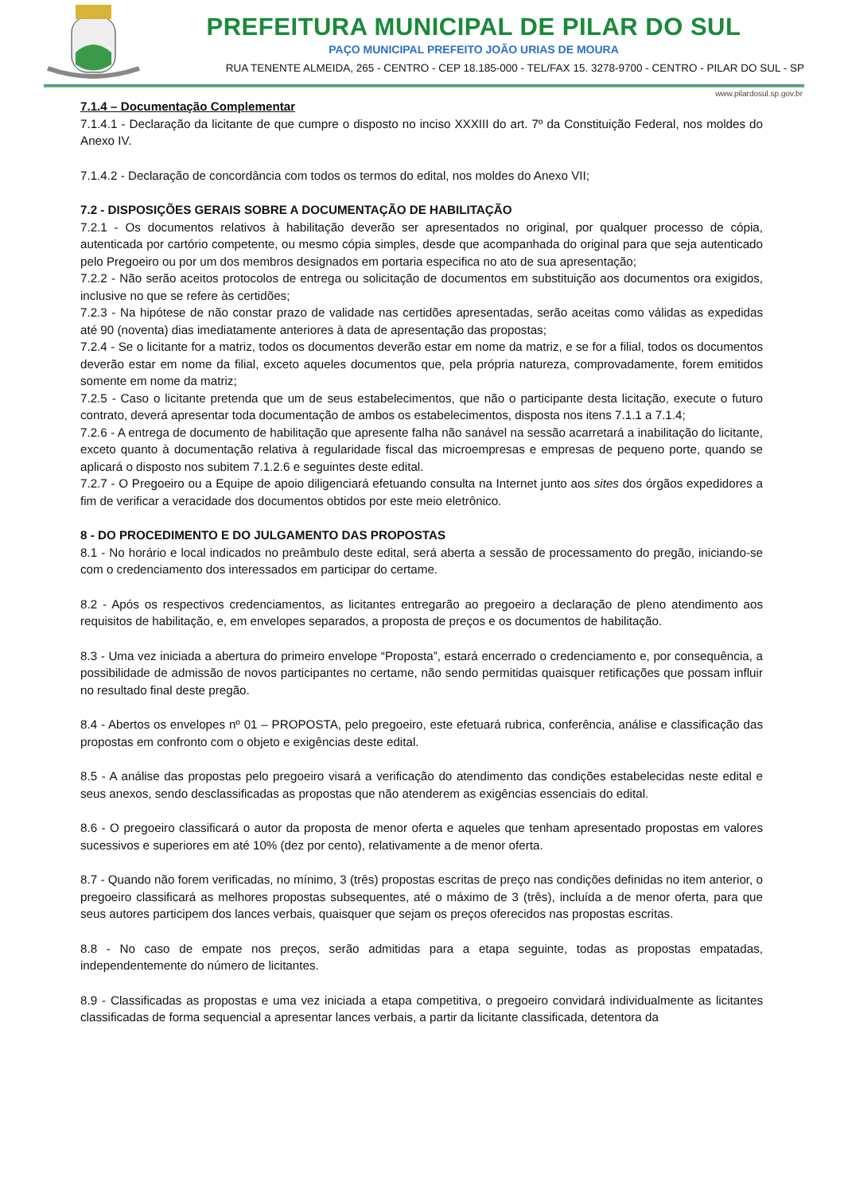PREFEITURA MUNICIPAL DE PILAR DO SUL
PAÇO MUNICIPAL PREFEITO JOÃO URIAS DE MOURA
RUA TENENTE ALMEIDA, 265 - CENTRO - CEP 18.185-000 - TEL/FAX 15. 3278-9700 - CENTRO - PILAR DO SUL - SP
www.pilardosul.sp.gov.br
7.1.4 – Documentação Complementar
7.1.4.1 - Declaração da licitante de que cumpre o disposto no inciso XXXIII do art. 7º da Constituição Federal, nos moldes do Anexo IV.
7.1.4.2 - Declaração de concordância com todos os termos do edital, nos moldes do Anexo VII;
7.2 - DISPOSIÇÕES GERAIS SOBRE A DOCUMENTAÇÃO DE HABILITAÇÃO
7.2.1 - Os documentos relativos à habilitação deverão ser apresentados no original, por qualquer processo de cópia, autenticada por cartório competente, ou mesmo cópia simples, desde que acompanhada do original para que seja autenticado pelo Pregoeiro ou por um dos membros designados em portaria especifica no ato de sua apresentação;
7.2.2 - Não serão aceitos protocolos de entrega ou solicitação de documentos em substituição aos documentos ora exigidos, inclusive no que se refere às certidões;
7.2.3 - Na hipótese de não constar prazo de validade nas certidões apresentadas, serão aceitas como válidas as expedidas até 90 (noventa) dias imediatamente anteriores à data de apresentação das propostas;
7.2.4 - Se o licitante for a matriz, todos os documentos deverão estar em nome da matriz, e se for a filial, todos os documentos deverão estar em nome da filial, exceto aqueles documentos que, pela própria natureza, comprovadamente, forem emitidos somente em nome da matriz;
7.2.5 - Caso o licitante pretenda que um de seus estabelecimentos, que não o participante desta licitação, execute o futuro contrato, deverá apresentar toda documentação de ambos os estabelecimentos, disposta nos itens 7.1.1 a 7.1.4;
7.2.6 - A entrega de documento de habilitação que apresente falha não sanável na sessão acarretará a inabilitação do licitante, exceto quanto à documentação relativa à regularidade fiscal das microempresas e empresas de pequeno porte, quando se aplicará o disposto nos subitem 7.1.2.6 e seguintes deste edital.
7.2.7 - O Pregoeiro ou a Equipe de apoio diligenciará efetuando consulta na Internet junto aos sites dos órgãos expedidores a fim de verificar a veracidade dos documentos obtidos por este meio eletrônico.
8 - DO PROCEDIMENTO E DO JULGAMENTO DAS PROPOSTAS
8.1 - No horário e local indicados no preâmbulo deste edital, será aberta a sessão de processamento do pregão, iniciando-se com o credenciamento dos interessados em participar do certame.
8.2 - Após os respectivos credenciamentos, as licitantes entregarão ao pregoeiro a declaração de pleno atendimento aos requisitos de habilitação, e, em envelopes separados, a proposta de preços e os documentos de habilitação.
8.3 - Uma vez iniciada a abertura do primeiro envelope “Proposta”, estará encerrado o credenciamento e, por consequência, a possibilidade de admissão de novos participantes no certame, não sendo permitidas quaisquer retificações que possam influir no resultado final deste pregão.
8.4 - Abertos os envelopes nº 01 – PROPOSTA, pelo pregoeiro, este efetuará rubrica, conferência, análise e classificação das propostas em confronto com o objeto e exigências deste edital.
8.5 - A análise das propostas pelo pregoeiro visará a verificação do atendimento das condições estabelecidas neste edital e seus anexos, sendo desclassificadas as propostas que não atenderem as exigências essenciais do edital.
8.6 - O pregoeiro classificará o autor da proposta de menor oferta e aqueles que tenham apresentado propostas em valores sucessivos e superiores em até 10% (dez por cento), relativamente a de menor oferta.
8.7 - Quando não forem verificadas, no mínimo, 3 (três) propostas escritas de preço nas condições definidas no item anterior, o pregoeiro classificará as melhores propostas subsequentes, até o máximo de 3 (três), incluída a de menor oferta, para que seus autores participem dos lances verbais, quaisquer que sejam os preços oferecidos nas propostas escritas.
8.8 - No caso de empate nos preços, serão admitidas para a etapa seguinte, todas as propostas empatadas, independentemente do número de licitantes.
8.9 - Classificadas as propostas e uma vez iniciada a etapa competitiva, o pregoeiro convidará individualmente as licitantes classificadas de forma sequencial a apresentar lances verbais, a partir da licitante classificada, detentora da